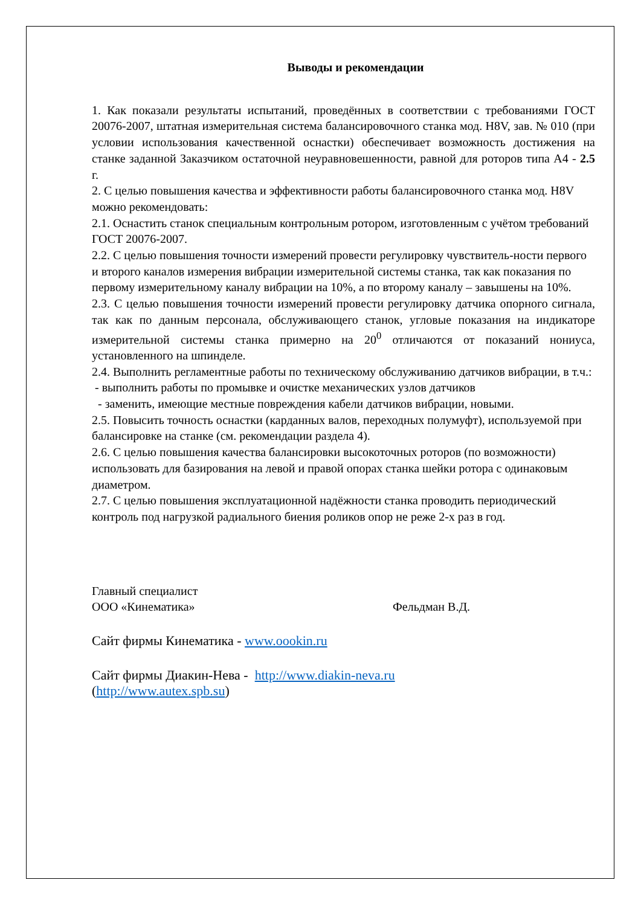Выводы и рекомендации
1. Как показали результаты испытаний, проведённых в соответствии с требованиями ГОСТ 20076-2007, штатная измерительная система балансировочного станка мод. H8V, зав. № 010 (при условии использования качественной оснастки) обеспечивает возможность достижения на станке заданной Заказчиком остаточной неуравновешенности, равной для роторов типа А4 - 2.5 г.
2. С целью повышения качества и эффективности работы балансировочного станка мод. H8V можно рекомендовать:
2.1. Оснастить станок специальным контрольным ротором, изготовленным с учётом требований ГОСТ 20076-2007.
2.2. С целью повышения точности измерений провести регулировку чувствитель-ности первого и второго каналов измерения вибрации измерительной системы станка, так как показания по первому измерительному каналу вибрации на 10%, а по второму каналу – завышены на 10%.
2.3. С целью повышения точности измерений провести регулировку датчика опорного сигнала, так как по данным персонала, обслуживающего станок, угловые показания на индикаторе измерительной системы станка примерно на 20<sup>0</sup> отличаются от показаний нониуса, установленного на шпинделе.
2.4. Выполнить регламентные работы по техническому обслуживанию датчиков вибрации, в т.ч.:
- выполнить работы по промывке и очистке механических узлов датчиков
- заменить, имеющие местные повреждения кабели датчиков вибрации, новыми.
2.5. Повысить точность оснастки (карданных валов, переходных полумуфт), используемой при балансировке на станке (см. рекомендации раздела 4).
2.6. С целью повышения качества балансировки высокоточных роторов (по возможности) использовать для базирования на левой и правой опорах станка шейки ротора с одинаковым диаметром.
2.7. С целью повышения эксплуатационной надёжности станка проводить периодический контроль под нагрузкой радиального биения роликов опор не реже 2-х раз в год.
Главный специалист
ООО «Кинематика» Фельдман В.Д.
Сайт фирмы Кинематика - www.oookin.ru
Сайт фирмы Диакин-Нева - http://www.diakin-neva.ru
(http://www.autex.spb.su)